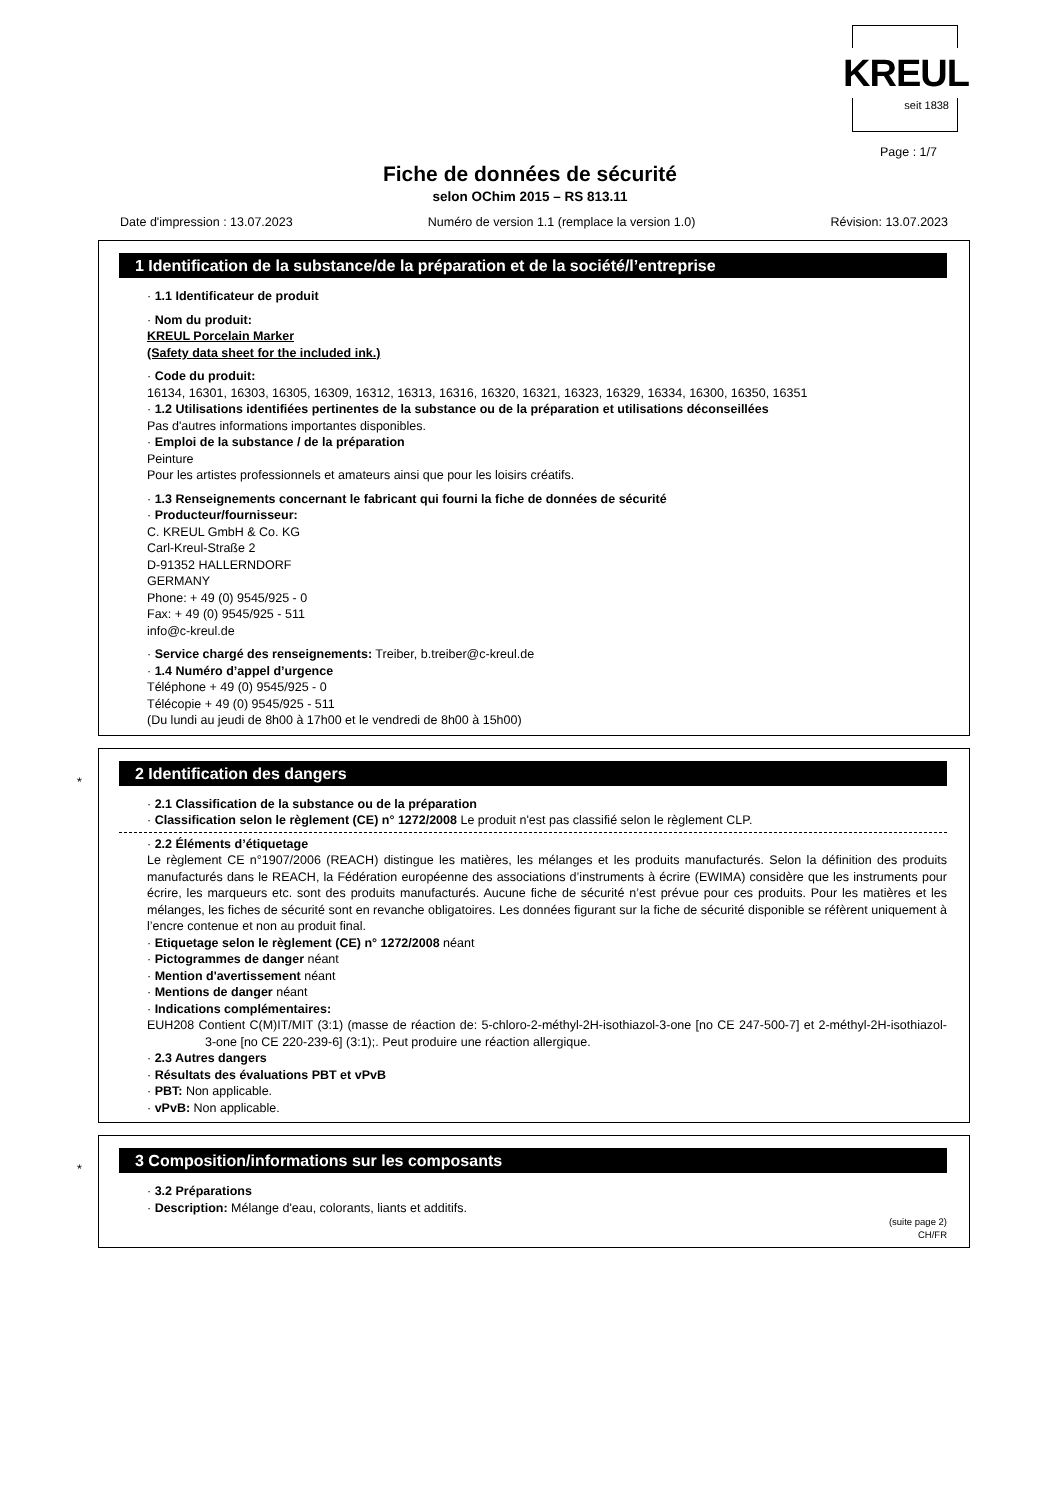KREUL
seit 1838
Page : 1/7
Fiche de données de sécurité
selon OChim 2015 – RS 813.11
Date d'impression : 13.07.2023 Numéro de version 1.1 (remplace la version 1.0) Révision: 13.07.2023
1 Identification de la substance/de la préparation et de la société/l’entreprise
· 1.1 Identificateur de produit
· Nom du produit:
KREUL Porcelain Marker
(Safety data sheet for the included ink.)
· Code du produit:
16134, 16301, 16303, 16305, 16309, 16312, 16313, 16316, 16320, 16321, 16323, 16329, 16334, 16300, 16350, 16351
· 1.2 Utilisations identifiées pertinentes de la substance ou de la préparation et utilisations déconseillées
Pas d'autres informations importantes disponibles.
· Emploi de la substance / de la préparation
Peinture
Pour les artistes professionnels et amateurs ainsi que pour les loisirs créatifs.
· 1.3 Renseignements concernant le fabricant qui fourni la fiche de données de sécurité
· Producteur/fournisseur:
C. KREUL GmbH & Co. KG
Carl-Kreul-Straße 2
D-91352 HALLERNDORF
GERMANY
Phone: + 49 (0) 9545/925 - 0
Fax: + 49 (0) 9545/925 - 511
info@c-kreul.de
· Service chargé des renseignements: Treiber, b.treiber@c-kreul.de
· 1.4 Numéro d’appel d’urgence
Téléphone + 49 (0) 9545/925 - 0
Télécopie + 49 (0) 9545/925 - 511
(Du lundi au jeudi de 8h00 à 17h00 et le vendredi de 8h00 à 15h00)
*
2 Identification des dangers
· 2.1 Classification de la substance ou de la préparation
· Classification selon le règlement (CE) n° 1272/2008 Le produit n'est pas classifié selon le règlement CLP.
· 2.2 Éléments d’étiquetage
Le règlement CE n°1907/2006 (REACH) distingue les matières, les mélanges et les produits manufacturés. Selon la définition des produits manufacturés dans le REACH, la Fédération européenne des associations d’instruments à écrire (EWIMA) considère que les instruments pour écrire, les marqueurs etc. sont des produits manufacturés. Aucune fiche de sécurité n’est prévue pour ces produits. Pour les matières et les mélanges, les fiches de sécurité sont en revanche obligatoires. Les données figurant sur la fiche de sécurité disponible se réfèrent uniquement à l’encre contenue et non au produit final.
· Etiquetage selon le règlement (CE) n° 1272/2008 néant
· Pictogrammes de danger néant
· Mention d'avertissement néant
· Mentions de danger néant
· Indications complémentaires:
EUH208 Contient C(M)IT/MIT (3:1) (masse de réaction de: 5-chloro-2-méthyl-2H-isothiazol-3-one [no CE 247-500-7] et 2-méthyl-2H-isothiazol-3-one [no CE 220-239-6] (3:1);. Peut produire une réaction allergique.
· 2.3 Autres dangers
· Résultats des évaluations PBT et vPvB
· PBT: Non applicable.
· vPvB: Non applicable.
*
3 Composition/informations sur les composants
· 3.2 Préparations
· Description: Mélange d'eau, colorants, liants et additifs.
(suite page 2)
CH/FR